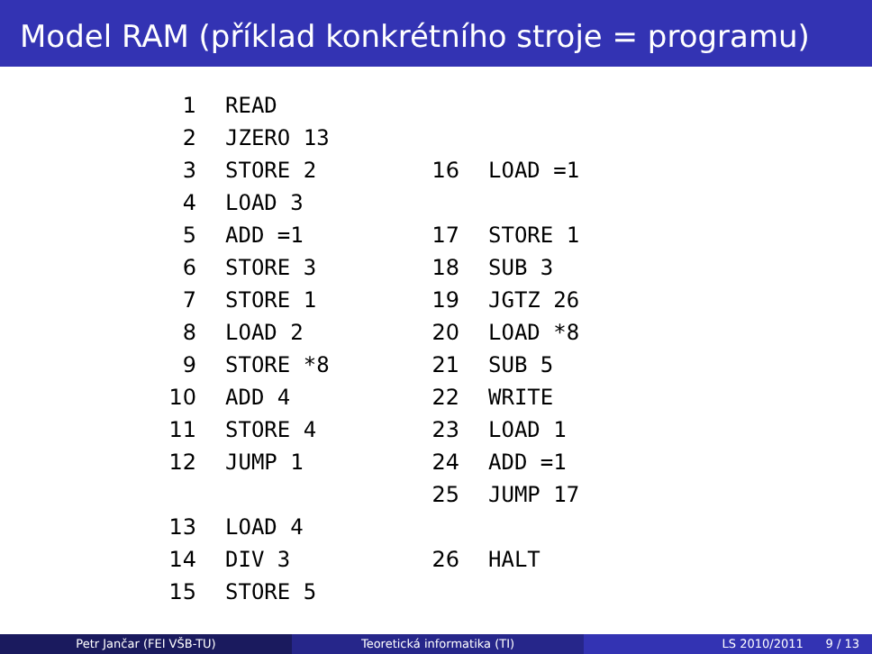Model RAM (příklad konkrétního stroje = programu)
| 1 | READ | | |
| 2 | JZERO 13 | | |
| 3 | STORE 2 | 16 | LOAD =1 |
| 4 | LOAD 3 | | |
| 5 | ADD =1 | 17 | STORE 1 |
| 6 | STORE 3 | 18 | SUB 3 |
| 7 | STORE 1 | 19 | JGTZ 26 |
| 8 | LOAD 2 | 20 | LOAD *8 |
| 9 | STORE *8 | 21 | SUB 5 |
| 10 | ADD 4 | 22 | WRITE |
| 11 | STORE 4 | 23 | LOAD 1 |
| 12 | JUMP 1 | 24 | ADD =1 |
| | | 25 | JUMP 17 |
| 13 | LOAD 4 | | |
| 14 | DIV 3 | 26 | HALT |
| 15 | STORE 5 | | |
Petr Jančar (FEI VŠB-TU) Teoretická informatika (TI) LS 2010/2011 9 / 13